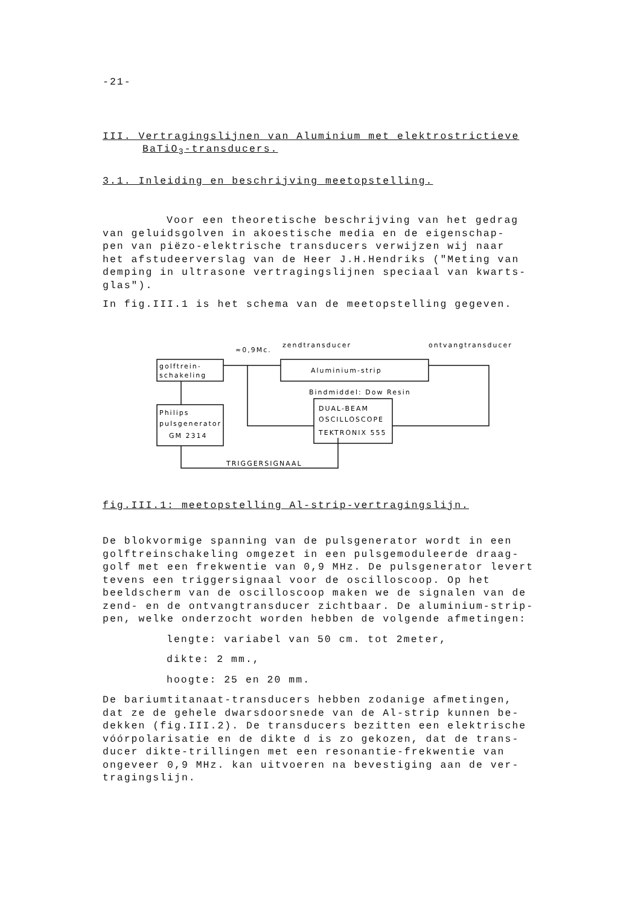-21-
III. Vertragingslijnen van Aluminium met elektrostrictieve
BaTiO<sub>3</sub>-transducers.
3.1. Inleiding en beschrijving meetopstelling.
Voor een theoretische beschrijving van het gedrag
van geluidsgolven in akoestische media en de eigenschap-
pen van piëzo-elektrische transducers verwijzen wij naar
het afstudeerverslag van de Heer J.H.Hendriks ("Meting van
demping in ultrasone vertragingslijnen speciaal van kwarts-
glas").
In fig.III.1 is het schema van de meetopstelling gegeven.
golftrein-
schakeling
Philips
pulsgenerator
GM 2314
≈0,9Mc.
zendtransducer
ontvangtransducer
Aluminium-strip
Bindmiddel: Dow Resin
DUAL-BEAM
OSCILLOSCOPE
TEKTRONIX 555
TRIGGERSIGNAAL
fig.III.1: meetopstelling Al-strip-vertragingslijn.
De blokvormige spanning van de pulsgenerator wordt in een
golftreinschakeling omgezet in een pulsgemoduleerde draag-
golf met een frekwentie van 0,9 MHz. De pulsgenerator levert
tevens een triggersignaal voor de oscilloscoop. Op het
beeldscherm van de oscilloscoop maken we de signalen van de
zend- en de ontvangtransducer zichtbaar. De aluminium-strip-
pen, welke onderzocht worden hebben de volgende afmetingen:
lengte: variabel van 50 cm. tot 2meter,
dikte: 2 mm.,
hoogte: 25 en 20 mm.
De bariumtitanaat-transducers hebben zodanige afmetingen,
dat ze de gehele dwarsdoorsnede van de Al-strip kunnen be-
dekken (fig.III.2). De transducers bezitten een elektrische
vóórpolarisatie en de dikte d is zo gekozen, dat de trans-
ducer dikte-trillingen met een resonantie-frekwentie van
ongeveer 0,9 MHz. kan uitvoeren na bevestiging aan de ver-
tragingslijn.